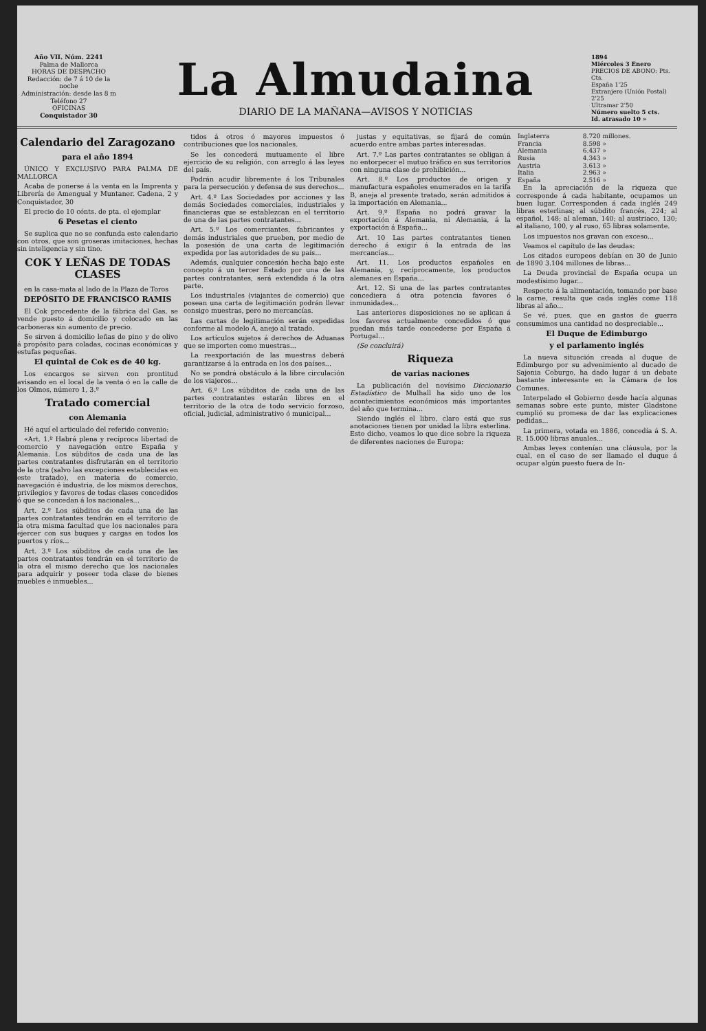Año VII. Núm. 2241
Palma de Mallorca
HORAS DE DESPACHO
Redacción: de 7 á 10 de la noche
Administración: desde las 8 m
Teléfono 27
OFICINAS
Conquistador 30
La Almudaina
DIARIO DE LA MAÑANA—AVISOS Y NOTICIAS
1894
Miércoles 3 Enero
PRECIOS DE ABONO: Pts. Cts.
España 1'25
Extranjero (Unión Postal) 2'25
Ultramar 2'50
Número suelto 5 cts.
Id. atrasado 10 »
Calendario del Zaragozano
para el año 1894
ÚNICO Y EXCLUSIVO PARA PALMA DE MALLORCA
Acaba de ponerse á la venta en la Imprenta y Librería de Amengual y Muntaner. Cadena, 2 y Conquistador, 30
El precio de 10 cénts. de pta. el ejemplar
6 Pesetas el ciento
Se suplica que no se confunda este calendario con otros, que son groseras imitaciones, hechas sin inteligencia y sin tino.
COK Y LEÑAS DE TODAS CLASES
en la casa-mata al lado de la Plaza de Toros
DEPÓSITO DE FRANCISCO RAMIS
El Cok procedente de la fábrica del Gas, se vende puesto á domicilio y colocado en las carboneras sin aumento de precio.
Se sirven á domicilio leñas de pino y de olivo á propósito para coladas, cocinas económicas y estufas pequeñas.
El quintal de Cok es de 40 kg.
Los encargos se sirven con prontitud avisando en el local de la venta ó en la calle de los Olmos, número 1, 3.º
Tratado comercial
con Alemania
Hé aquí el articulado del referido convenio:
«Art. 1.º Habrá plena y recíproca libertad de comercio y navegación entre España y Alemania. Los súbditos de cada una de las partes contratantes disfrutarán en el territorio de la otra (salvo las excepciones establecidas en este tratado), en materia de comercio, navegación é industria, de los mismos derechos, privilegios y favores de todas clases concedidos ó que se concedan á los nacionales...
Art. 2.º Los súbditos de cada una de las partes contratantes tendrán en el territorio de la otra misma facultad que los nacionales para ejercer con sus buques y cargas en todos los puertos y ríos...
Art. 3.º Los súbditos de cada una de las partes contratantes tendrán en el territorio de la otra el mismo derecho que los nacionales para adquirir y poseer toda clase de bienes muebles é inmuebles...
tidos á otros ó mayores impuestos ó contribuciones que los nacionales.
Se les concederá mutuamente el libre ejercicio de su religión, con arreglo á las leyes del país.
Podrán acudir libremente á los Tribunales para la persecución y defensa de sus derechos...
Art. 4.º Las Sociedades por acciones y las demás Sociedades comerciales, industriales y financieras que se establezcan en el territorio de una de las partes contratantes...
Art. 5.º Los comerciantes, fabricantes y demás industriales que prueben, por medio de la posesión de una carta de legitimación expedida por las autoridades de su país...
Además, cualquier concesión hecha bajo este concepto á un tercer Estado por una de las partes contratantes, será extendida á la otra parte.
Los industriales (viajantes de comercio) que posean una carta de legitimación podrán llevar consigo muestras, pero no mercancías.
Las cartas de legitimación serán expedidas conforme al modelo A, anejo al tratado.
Los artículos sujetos á derechos de Aduanas que se importen como muestras...
La reexportación de las muestras deberá garantizarse á la entrada en los dos países...
No se pondrá obstáculo á la libre circulación de los viajeros...
Art. 6.º Los súbditos de cada una de las partes contratantes estarán libres en el territorio de la otra de todo servicio forzoso, oficial, judicial, administrativo ó municipal...
justas y equitativas, se fijará de común acuerdo entre ambas partes interesadas.
Art. 7.º Las partes contratantes se obligan á no entorpecer el mutuo tráfico en sus territorios con ninguna clase de prohibición...
Art. 8.º Los productos de origen y manufactura españoles enumerados en la tarifa B, aneja al presente tratado, serán admitidos á la importación en Alemania...
Art. 9.º España no podrá gravar la exportación á Alemania, ni Alemania, á la exportación á España...
Art. 10 Las partes contratantes tienen derecho á exigir á la entrada de las mercancías...
Art. 11. Los productos españoles en Alemania, y, recíprocamente, los productos alemanes en España...
Art. 12. Si una de las partes contratantes concediera á otra potencia favores ó inmunidades...
Las anteriores disposiciones no se aplican á los favores actualmente concedidos ó que puedan más tarde concederse por España á Portugal...
(Se concluirá)
Riqueza
de varias naciones
La publicación del novísimo Diccionario Estadístico de Mulhall ha sido uno de los acontecimientos económicos más importantes del año que termina...
Siendo inglés el libro, claro está que sus anotaciones tienen por unidad la libra esterlina. Esto dicho, veamos lo que dice sobre la riqueza de diferentes naciones de Europa:
| Inglaterra | 8.720 millones. |
| Francia | 8.598 » |
| Alemania | 6.437 » |
| Rusia | 4.343 » |
| Austria | 3.613 » |
| Italia | 2.963 » |
| España | 2.516 » |
En la apreciación de la riqueza que corresponde á cada habitante, ocupamos un buen lugar. Corresponden á cada inglés 249 libras esterlinas; al súbdito francés, 224; al español, 148; al aleman, 140; al austriaco, 130; al italiano, 100, y al ruso, 65 libras solamente.
Los impuestos nos gravan con exceso...
Veamos el capítulo de las deudas:
Los citados europeos debían en 30 de Junio de 1890 3.104 millones de libras...
La Deuda provincial de España ocupa un modestísimo lugar...
Respecto á la alimentación, tomando por base la carne, resulta que cada inglés come 118 libras al año...
Se vé, pues, que en gastos de guerra consumimos una cantidad no despreciable...
El Duque de Edimburgo
y el parlamento inglés
La nueva situación creada al duque de Edimburgo por su advenimiento al ducado de Sajonia Coburgo, ha dado lugar á un debate bastante interesante en la Cámara de los Comunes.
Interpelado el Gobierno desde hacía algunas semanas sobre este punto, mister Gladstone cumplió su promesa de dar las explicaciones pedidas...
La primera, votada en 1886, concedía á S. A. R. 15.000 libras anuales...
Ambas leyes contenían una cláusula, por la cual, en el caso de ser llamado el duque á ocupar algún puesto fuera de In-